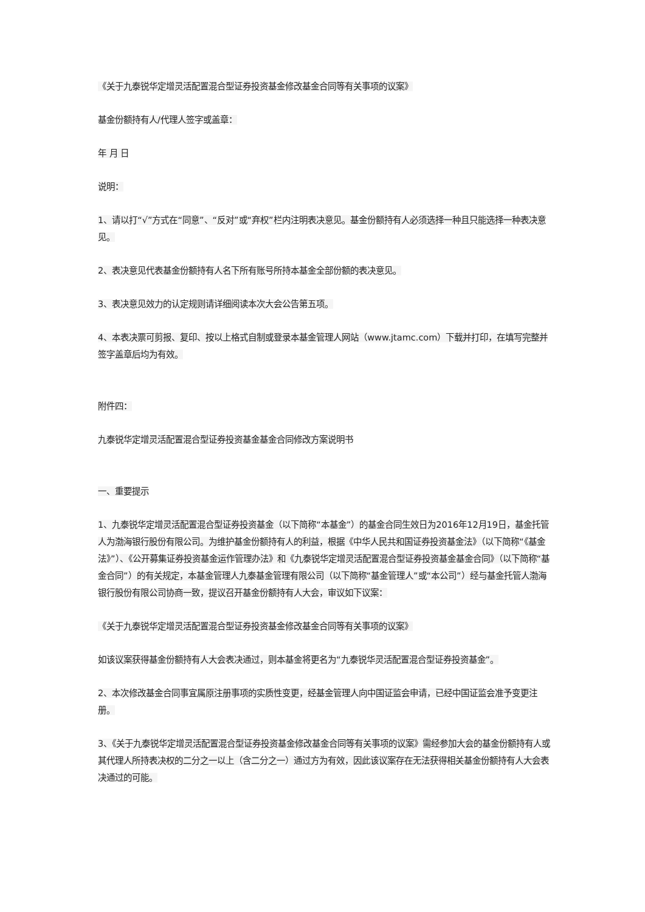《关于九泰锐华定增灵活配置混合型证券投资基金修改基金合同等有关事项的议案》
基金份额持有人/代理人签字或盖章：
年 月 日
说明：
1、请以打“√”方式在“同意”、“反对”或“弃权”栏内注明表决意见。基金份额持有人必须选择一种且只能选择一种表决意见。
2、表决意见代表基金份额持有人名下所有账号所持本基金全部份额的表决意见。
3、表决意见效力的认定规则请详细阅读本次大会公告第五项。
4、本表决票可剪报、复印、按以上格式自制或登录本基金管理人网站（www.jtamc.com）下载并打印，在填写完整并签字盖章后均为有效。
附件四：
九泰锐华定增灵活配置混合型证券投资基金基金合同修改方案说明书
一、重要提示
1、九泰锐华定增灵活配置混合型证券投资基金（以下简称“本基金”）的基金合同生效日为2016年12月19日，基金托管人为渤海银行股份有限公司。为维护基金份额持有人的利益，根据《中华人民共和国证券投资基金法》（以下简称“《基金法》”）、《公开募集证券投资基金运作管理办法》和《九泰锐华定增灵活配置混合型证券投资基金基金合同》（以下简称“基金合同”）的有关规定，本基金管理人九泰基金管理有限公司（以下简称“基金管理人”或“本公司”）经与基金托管人渤海银行股份有限公司协商一致，提议召开基金份额持有人大会，审议如下议案：
《关于九泰锐华定增灵活配置混合型证券投资基金修改基金合同等有关事项的议案》
如该议案获得基金份额持有人大会表决通过，则本基金将更名为“九泰锐华灵活配置混合型证券投资基金”。
2、本次修改基金合同事宜属原注册事项的实质性变更，经基金管理人向中国证监会申请，已经中国证监会准予变更注册。
3、《关于九泰锐华定增灵活配置混合型证券投资基金修改基金合同等有关事项的议案》需经参加大会的基金份额持有人或其代理人所持表决权的二分之一以上（含二分之一）通过方为有效，因此该议案存在无法获得相关基金份额持有人大会表决通过的可能。